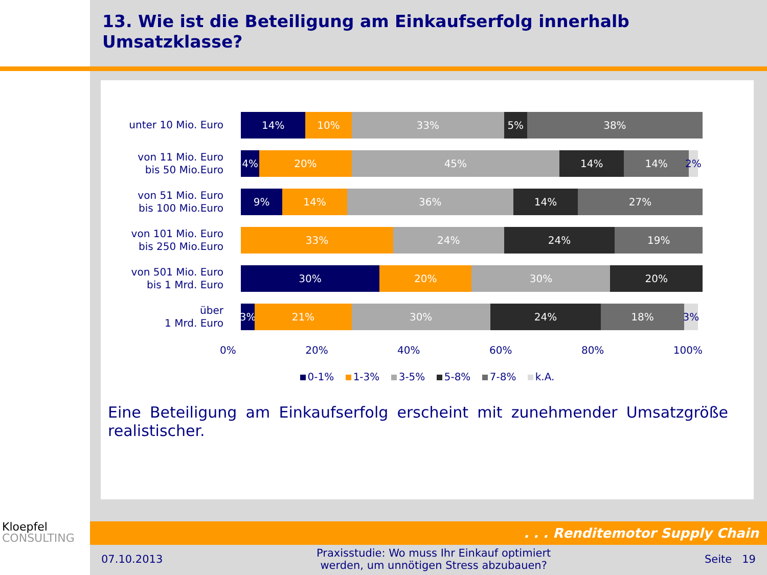13. Wie ist die Beteiligung am Einkaufserfolg innerhalb
Umsatzklasse?
unter 10 Mio. Euro
14% 10% 33% 5% 38%
von 11 Mio. Euro
bis 50 Mio.Euro
4% 20% 45% 14% 14% 2%
von 51 Mio. Euro
bis 100 Mio.Euro
9% 14% 36% 14% 27%
von 101 Mio. Euro
bis 250 Mio.Euro
33% 24% 24% 19%
von 501 Mio. Euro
bis 1 Mrd. Euro
30% 20% 30% 20%
über
1 Mrd. Euro
3% 21% 30% 24% 18% 3%
0% 20% 40% 60% 80% 100%
0-1% 1-3% 3-5% 5-8% 7-8% k.A.
Eine Beteiligung am Einkaufserfolg erscheint mit zunehmender Umsatzgröße realistischer.
Kloepfel
CONSULTING
. . . Renditemotor Supply Chain
07.10.2013 Praxisstudie: Wo muss Ihr Einkauf optimiert
werden, um unnötigen Stress abzubauen? Seite 19